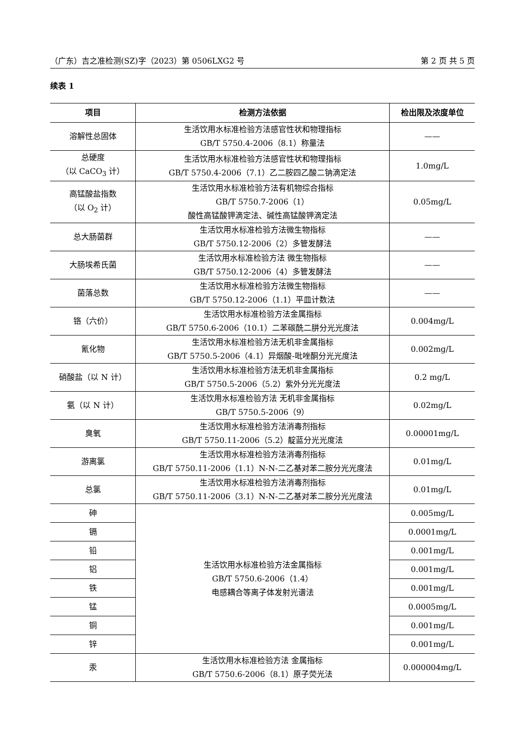（广东）吉之准检测(SZ)字（2023）第 0506LXG2 号 第 2 页 共 5 页
续表 1
| 项目 | 检测方法依据 | 检出限及浓度单位 |
| --- | --- | --- |
| 溶解性总固体 | 生活饮用水标准检验方法感官性状和物理指标 GB/T 5750.4-2006（8.1）称量法 | —— |
| 总硬度 （以 CaCO<sub>3</sub> 计） | 生活饮用水标准检验方法感官性状和物理指标 GB/T 5750.4-2006（7.1）乙二胺四乙酸二钠滴定法 | 1.0mg/L |
| 高锰酸盐指数 （以 O<sub>2</sub> 计） | 生活饮用水标准检验方法有机物综合指标 GB/T 5750.7-2006（1） 酸性高锰酸钾滴定法、碱性高锰酸钾滴定法 | 0.05mg/L |
| 总大肠菌群 | 生活饮用水标准检验方法微生物指标 GB/T 5750.12-2006（2）多管发酵法 | —— |
| 大肠埃希氏菌 | 生活饮用水标准检验方法 微生物指标 GB/T 5750.12-2006（4）多管发酵法 | —— |
| 菌落总数 | 生活饮用水标准检验方法微生物指标 GB/T 5750.12-2006（1.1）平皿计数法 | —— |
| 铬（六价） | 生活饮用水标准检验方法金属指标 GB/T 5750.6-2006（10.1）二苯碳酰二肼分光光度法 | 0.004mg/L |
| 氰化物 | 生活饮用水标准检验方法无机非金属指标 GB/T 5750.5-2006（4.1）异烟酸-吡唑酮分光光度法 | 0.002mg/L |
| 硝酸盐（以 N 计） | 生活饮用水标准检验方法无机非金属指标 GB/T 5750.5-2006（5.2）紫外分光光度法 | 0.2 mg/L |
| 氨（以 N 计） | 生活饮用水标准检验方法 无机非金属指标 GB/T 5750.5-2006（9） | 0.02mg/L |
| 臭氧 | 生活饮用水标准检验方法消毒剂指标 GB/T 5750.11-2006（5.2）靛蓝分光光度法 | 0.00001mg/L |
| 游离氯 | 生活饮用水标准检验方法消毒剂指标 GB/T 5750.11-2006（1.1）N-N-二乙基对苯二胺分光光度法 | 0.01mg/L |
| 总氯 | 生活饮用水标准检验方法消毒剂指标 GB/T 5750.11-2006（3.1）N-N-二乙基对苯二胺分光光度法 | 0.01mg/L |
| 砷 | 生活饮用水标准检验方法金属指标 GB/T 5750.6-2006（1.4） 电感耦合等离子体发射光谱法 | 0.005mg/L |
| 镉 | | 0.0001mg/L |
| 铅 | | 0.001mg/L |
| 铝 | | 0.001mg/L |
| 铁 | | 0.001mg/L |
| 锰 | | 0.0005mg/L |
| 铜 | | 0.001mg/L |
| 锌 | | 0.001mg/L |
| 汞 | 生活饮用水标准检验方法 金属指标 GB/T 5750.6-2006（8.1）原子荧光法 | 0.000004mg/L |